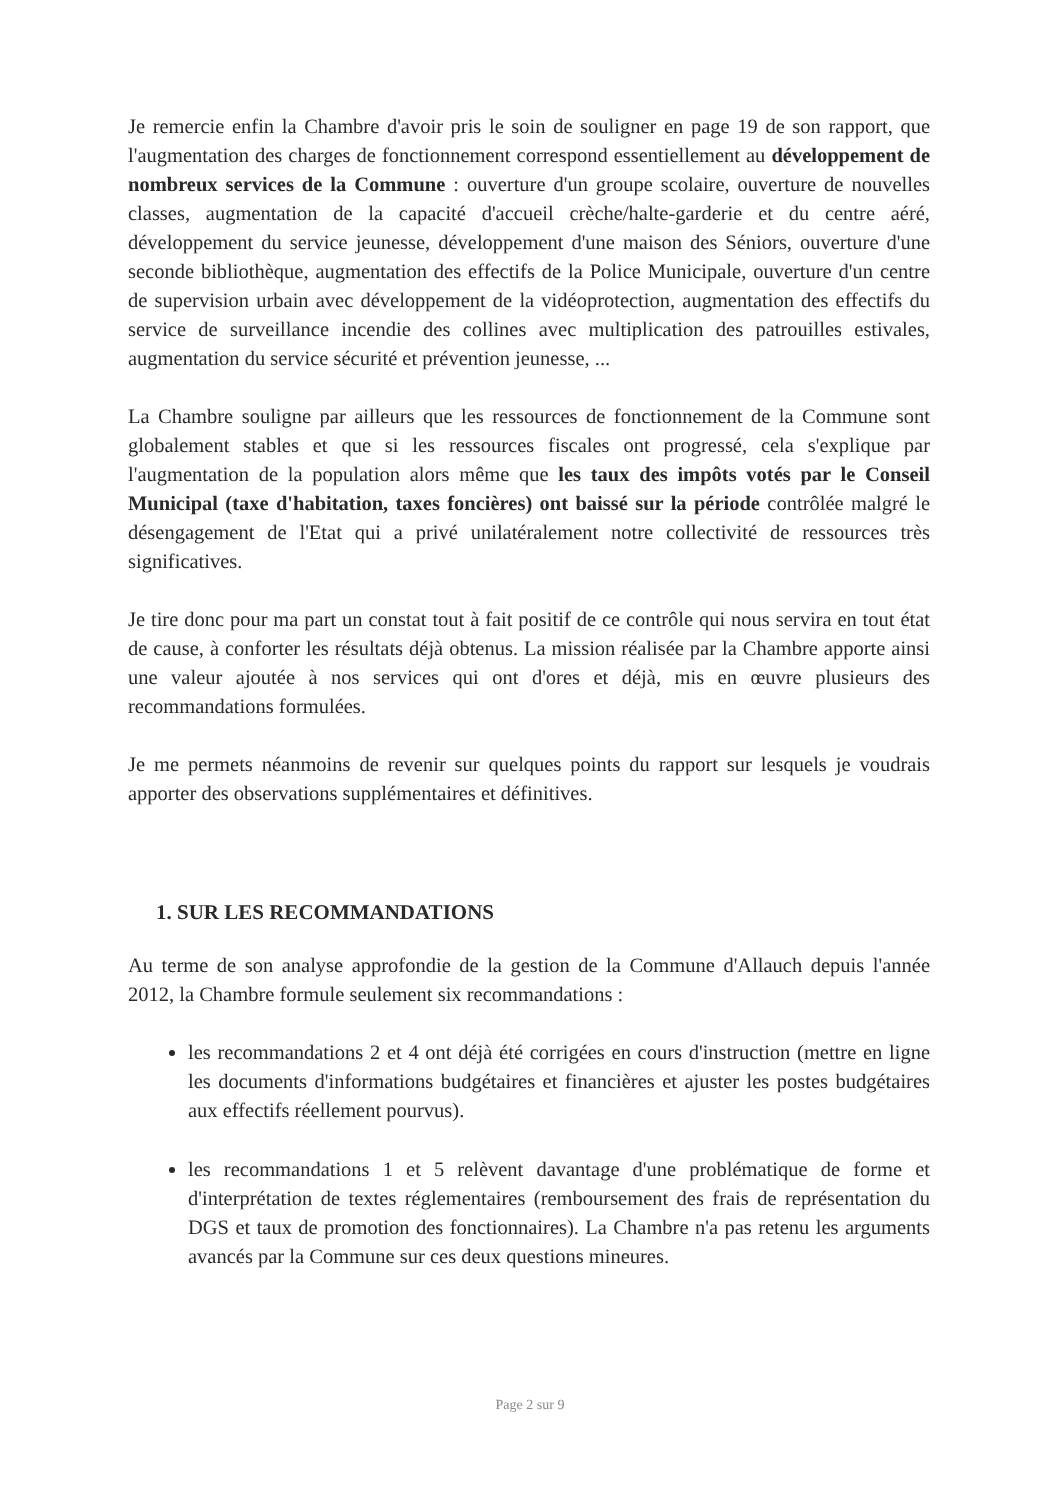Je remercie enfin la Chambre d'avoir pris le soin de souligner en page 19 de son rapport, que l'augmentation des charges de fonctionnement correspond essentiellement au développement de nombreux services de la Commune : ouverture d'un groupe scolaire, ouverture de nouvelles classes, augmentation de la capacité d'accueil crèche/halte-garderie et du centre aéré, développement du service jeunesse, développement d'une maison des Séniors, ouverture d'une seconde bibliothèque, augmentation des effectifs de la Police Municipale, ouverture d'un centre de supervision urbain avec développement de la vidéoprotection, augmentation des effectifs du service de surveillance incendie des collines avec multiplication des patrouilles estivales, augmentation du service sécurité et prévention jeunesse, ...
La Chambre souligne par ailleurs que les ressources de fonctionnement de la Commune sont globalement stables et que si les ressources fiscales ont progressé, cela s'explique par l'augmentation de la population alors même que les taux des impôts votés par le Conseil Municipal (taxe d'habitation, taxes foncières) ont baissé sur la période contrôlée malgré le désengagement de l'Etat qui a privé unilatéralement notre collectivité de ressources très significatives.
Je tire donc pour ma part un constat tout à fait positif de ce contrôle qui nous servira en tout état de cause, à conforter les résultats déjà obtenus. La mission réalisée par la Chambre apporte ainsi une valeur ajoutée à nos services qui ont d'ores et déjà, mis en œuvre plusieurs des recommandations formulées.
Je me permets néanmoins de revenir sur quelques points du rapport sur lesquels je voudrais apporter des observations supplémentaires et définitives.
1. SUR LES RECOMMANDATIONS
Au terme de son analyse approfondie de la gestion de la Commune d'Allauch depuis l'année 2012, la Chambre formule seulement six recommandations :
les recommandations 2 et 4 ont déjà été corrigées en cours d'instruction (mettre en ligne les documents d'informations budgétaires et financières et ajuster les postes budgétaires aux effectifs réellement pourvus).
les recommandations 1 et 5 relèvent davantage d'une problématique de forme et d'interprétation de textes réglementaires (remboursement des frais de représentation du DGS et taux de promotion des fonctionnaires). La Chambre n'a pas retenu les arguments avancés par la Commune sur ces deux questions mineures.
Page 2 sur 9